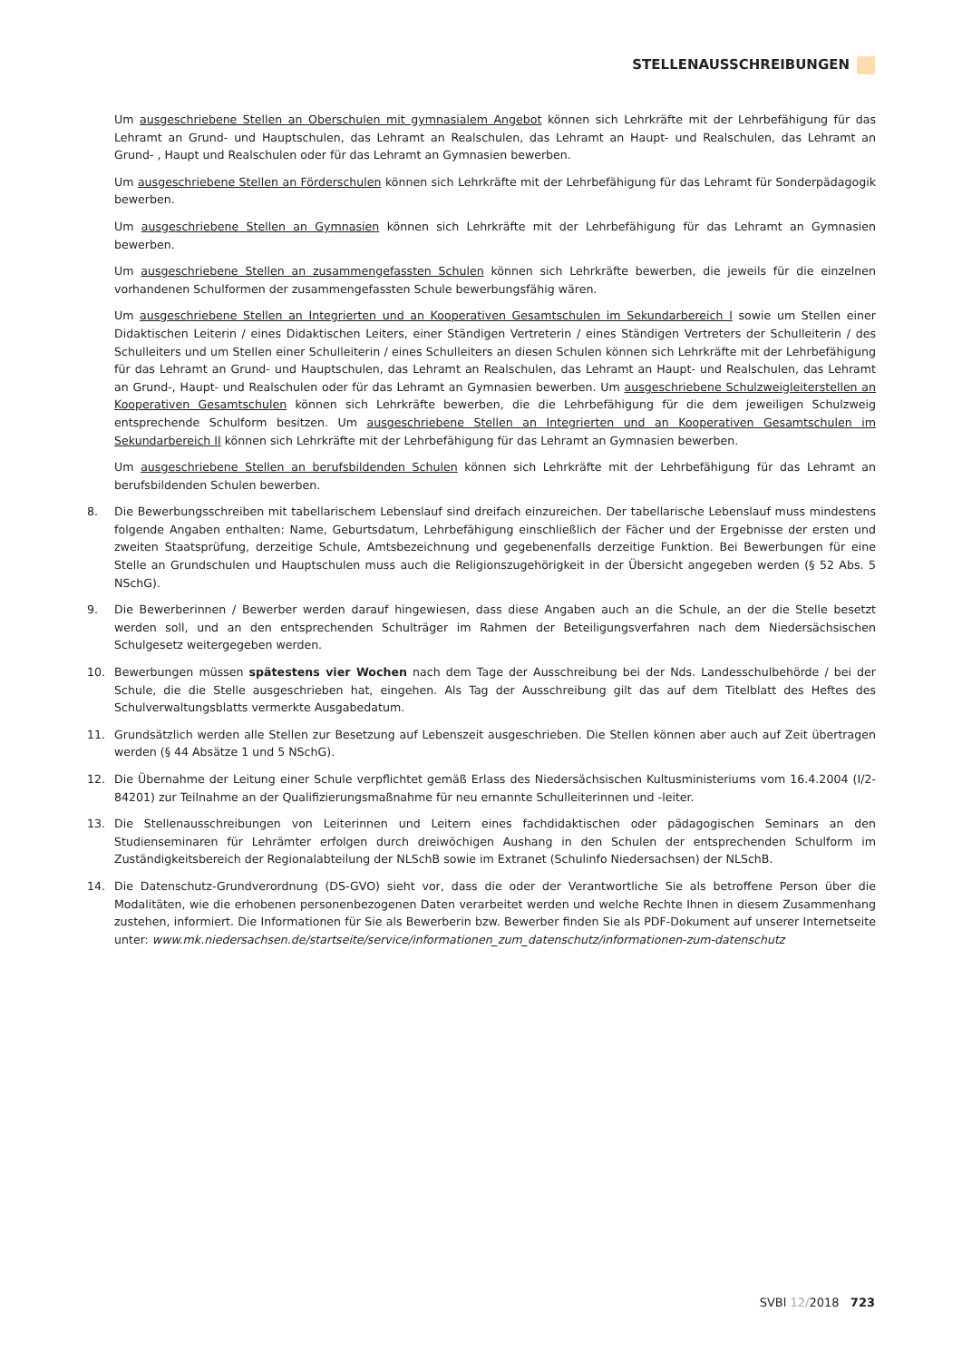STELLENAUSSCHREIBUNGEN
Um ausgeschriebene Stellen an Oberschulen mit gymnasialem Angebot können sich Lehrkräfte mit der Lehrbefähigung für das Lehramt an Grund- und Hauptschulen, das Lehramt an Realschulen, das Lehramt an Haupt- und Realschulen, das Lehramt an Grund- , Haupt und Realschulen oder für das Lehramt an Gymnasien bewerben.
Um ausgeschriebene Stellen an Förderschulen können sich Lehrkräfte mit der Lehrbefähigung für das Lehramt für Sonderpädagogik bewerben.
Um ausgeschriebene Stellen an Gymnasien können sich Lehrkräfte mit der Lehrbefähigung für das Lehramt an Gymnasien bewerben.
Um ausgeschriebene Stellen an zusammengefassten Schulen können sich Lehrkräfte bewerben, die jeweils für die einzelnen vorhandenen Schulformen der zusammengefassten Schule bewerbungsfähig wären.
Um ausgeschriebene Stellen an Integrierten und an Kooperativen Gesamtschulen im Sekundarbereich I sowie um Stellen einer Didaktischen Leiterin / eines Didaktischen Leiters, einer Ständigen Vertreterin / eines Ständigen Vertreters der Schulleiterin / des Schulleiters und um Stellen einer Schulleiterin / eines Schulleiters an diesen Schulen können sich Lehrkräfte mit der Lehrbefähigung für das Lehramt an Grund- und Hauptschulen, das Lehramt an Realschulen, das Lehramt an Haupt- und Realschulen, das Lehramt an Grund-, Haupt- und Realschulen oder für das Lehramt an Gymnasien bewerben. Um ausgeschriebene Schulzweigleiterstellen an Kooperativen Gesamtschulen können sich Lehrkräfte bewerben, die die Lehrbefähigung für die dem jeweiligen Schulzweig entsprechende Schulform besitzen. Um ausgeschriebene Stellen an Integrierten und an Kooperativen Gesamtschulen im Sekundarbereich II können sich Lehrkräfte mit der Lehrbefähigung für das Lehramt an Gymnasien bewerben.
Um ausgeschriebene Stellen an berufsbildenden Schulen können sich Lehrkräfte mit der Lehrbefähigung für das Lehramt an berufsbildenden Schulen bewerben.
8. Die Bewerbungsschreiben mit tabellarischem Lebenslauf sind dreifach einzureichen. Der tabellarische Lebenslauf muss mindestens folgende Angaben enthalten: Name, Geburtsdatum, Lehrbefähigung einschließlich der Fächer und der Ergebnisse der ersten und zweiten Staatsprüfung, derzeitige Schule, Amtsbezeichnung und gegebenenfalls derzeitige Funktion. Bei Bewerbungen für eine Stelle an Grundschulen und Hauptschulen muss auch die Religionszugehörigkeit in der Übersicht angegeben werden (§ 52 Abs. 5 NSchG).
9. Die Bewerberinnen / Bewerber werden darauf hingewiesen, dass diese Angaben auch an die Schule, an der die Stelle besetzt werden soll, und an den entsprechenden Schulträger im Rahmen der Beteiligungsverfahren nach dem Niedersächsischen Schulgesetz weitergegeben werden.
10. Bewerbungen müssen spätestens vier Wochen nach dem Tage der Ausschreibung bei der Nds. Landesschulbehörde / bei der Schule, die die Stelle ausgeschrieben hat, eingehen. Als Tag der Ausschreibung gilt das auf dem Titelblatt des Heftes des Schulverwaltungsblatts vermerkte Ausgabedatum.
11. Grundsätzlich werden alle Stellen zur Besetzung auf Lebenszeit ausgeschrieben. Die Stellen können aber auch auf Zeit übertragen werden (§ 44 Absätze 1 und 5 NSchG).
12. Die Übernahme der Leitung einer Schule verpflichtet gemäß Erlass des Niedersächsischen Kultusministeriums vom 16.4.2004 (I/2-84201) zur Teilnahme an der Qualifizierungsmaßnahme für neu ernannte Schulleiterinnen und -leiter.
13. Die Stellenausschreibungen von Leiterinnen und Leitern eines fachdidaktischen oder pädagogischen Seminars an den Studienseminaren für Lehrämter erfolgen durch dreiwöchigen Aushang in den Schulen der entsprechenden Schulform im Zuständigkeitsbereich der Regionalabteilung der NLSchB sowie im Extranet (Schulinfo Niedersachsen) der NLSchB.
14. Die Datenschutz-Grundverordnung (DS-GVO) sieht vor, dass die oder der Verantwortliche Sie als betroffene Person über die Modalitäten, wie die erhobenen personenbezogenen Daten verarbeitet werden und welche Rechte Ihnen in diesem Zusammenhang zustehen, informiert. Die Informationen für Sie als Bewerberin bzw. Bewerber finden Sie als PDF-Dokument auf unserer Internetseite unter: www.mk.niedersachsen.de/startseite/service/informationen_zum_datenschutz/informationen-zum-datenschutz
SVBl 12/2018 723